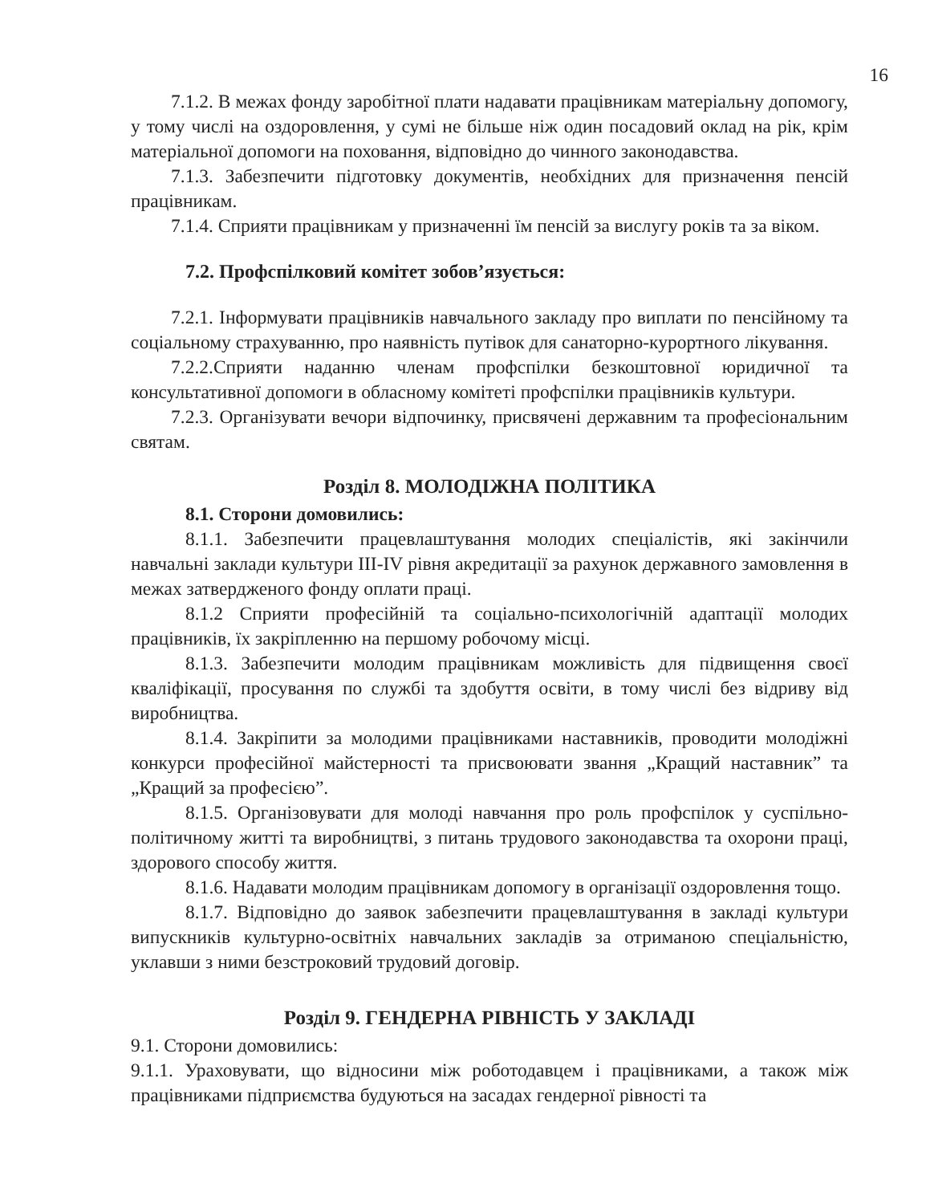16
7.1.2. В межах фонду заробітної плати надавати працівникам матеріальну допомогу, у тому числі на оздоровлення, у сумі не більше ніж один посадовий оклад на рік, крім матеріальної допомоги на поховання, відповідно до чинного законодавства.
7.1.3. Забезпечити підготовку документів, необхідних для призначення пенсій працівникам.
7.1.4. Сприяти працівникам у призначенні їм пенсій за вислугу років та за віком.
7.2. Профспілковий комітет зобов’язується:
7.2.1. Інформувати працівників навчального закладу про виплати по пенсійному та соціальному страхуванню, про наявність путівок для санаторно-курортного лікування.
7.2.2.Сприяти наданню членам профспілки безкоштовної юридичної та консультативної допомоги в обласному комітеті профспілки працівників культури.
7.2.3. Організувати вечори відпочинку, присвячені державним та професіональним святам.
Розділ 8. МОЛОДІЖНА ПОЛІТИКА
8.1. Сторони домовились:
8.1.1. Забезпечити працевлаштування молодих спеціалістів, які закінчили навчальні заклади культури ІІІ-IV рівня акредитації за рахунок державного замовлення в межах затвердженого фонду оплати праці.
8.1.2 Сприяти професійній та соціально-психологічній адаптації молодих працівників, їх закріпленню на першому робочому місці.
8.1.3. Забезпечити молодим працівникам можливість для підвищення своєї кваліфікації, просування по службі та здобуття освіти, в тому числі без відриву від виробництва.
8.1.4. Закріпити за молодими працівниками наставників, проводити молодіжні конкурси професійної майстерності та присвоювати звання „Кращий наставник” та „Кращий за професією”.
8.1.5. Організовувати для молоді навчання про роль профспілок у суспільно-політичному житті та виробництві, з питань трудового законодавства та охорони праці, здорового способу життя.
8.1.6. Надавати молодим працівникам допомогу в організації оздоровлення тощо.
8.1.7. Відповідно до заявок забезпечити працевлаштування в закладі культури випускників культурно-освітніх навчальних закладів за отриманою спеціальністю, уклавши з ними безстроковий трудовий договір.
Розділ 9. ГЕНДЕРНА РІВНІСТЬ У ЗАКЛАДІ
9.1. Сторони домовились:
9.1.1. Ураховувати, що відносини між роботодавцем і працівниками, а також між працівниками підприємства будуються на засадах гендерної рівності та